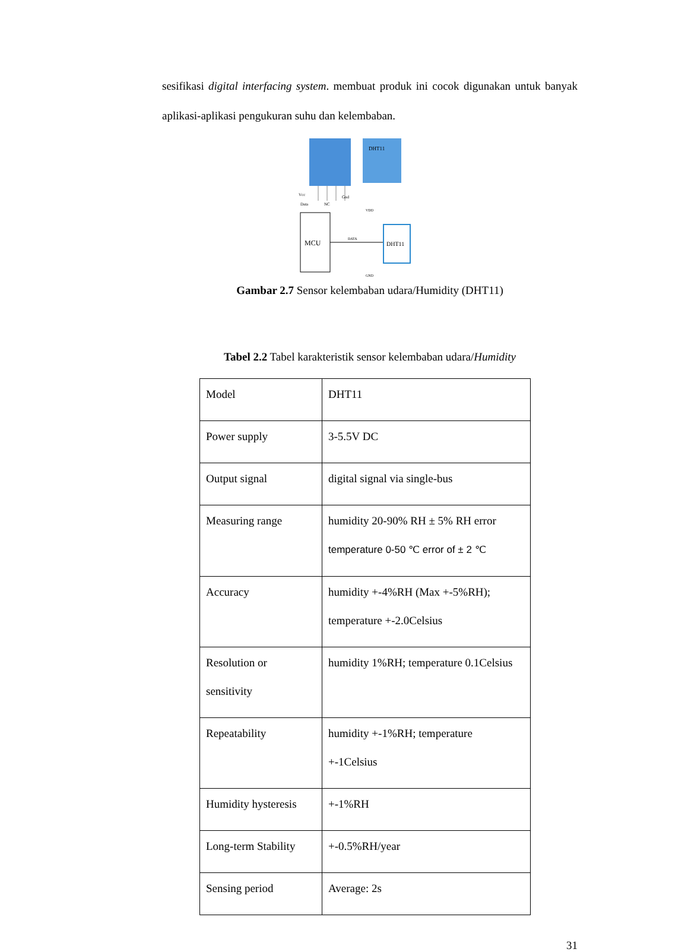sesifikasi digital interfacing system. membuat produk ini cocok digunakan untuk banyak aplikasi-aplikasi pengukuran suhu dan kelembaban.
DHT11
Vcc
Data
NC
Gnd
MCU
DATA
DHT11
VDD
GND
Gambar 2.7 Sensor kelembaban udara/Humidity (DHT11)
Tabel 2.2 Tabel karakteristik sensor kelembaban udara/Humidity
| Model | DHT11 |
| Power supply | 3-5.5V DC |
| Output signal | digital signal via single-bus |
| Measuring range | humidity 20-90% RH ± 5% RH error temperature 0-50 ℃ error of ± 2 ℃ |
| Accuracy | humidity +-4%RH (Max +-5%RH); temperature +-2.0Celsius |
| Resolution or sensitivity | humidity 1%RH; temperature 0.1Celsius |
| Repeatability | humidity +-1%RH; temperature +-1Celsius |
| Humidity hysteresis | +-1%RH |
| Long-term Stability | +-0.5%RH/year |
| Sensing period | Average: 2s |
31